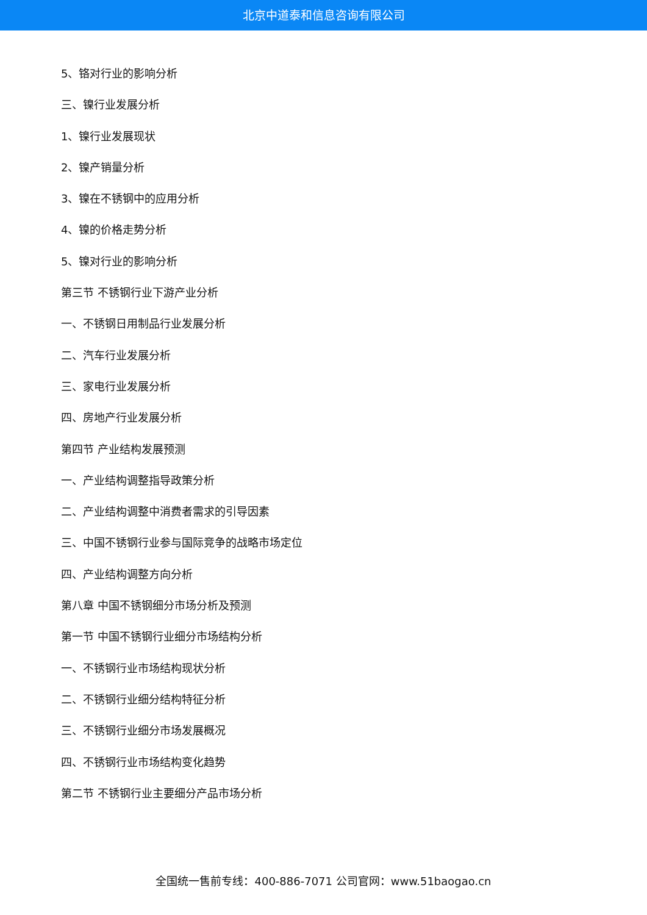北京中道泰和信息咨询有限公司
5、铬对行业的影响分析
三、镍行业发展分析
1、镍行业发展现状
2、镍产销量分析
3、镍在不锈钢中的应用分析
4、镍的价格走势分析
5、镍对行业的影响分析
第三节 不锈钢行业下游产业分析
一、不锈钢日用制品行业发展分析
二、汽车行业发展分析
三、家电行业发展分析
四、房地产行业发展分析
第四节 产业结构发展预测
一、产业结构调整指导政策分析
二、产业结构调整中消费者需求的引导因素
三、中国不锈钢行业参与国际竞争的战略市场定位
四、产业结构调整方向分析
第八章 中国不锈钢细分市场分析及预测
第一节 中国不锈钢行业细分市场结构分析
一、不锈钢行业市场结构现状分析
二、不锈钢行业细分结构特征分析
三、不锈钢行业细分市场发展概况
四、不锈钢行业市场结构变化趋势
第二节 不锈钢行业主要细分产品市场分析
全国统一售前专线：400-886-7071 公司官网：www.51baogao.cn